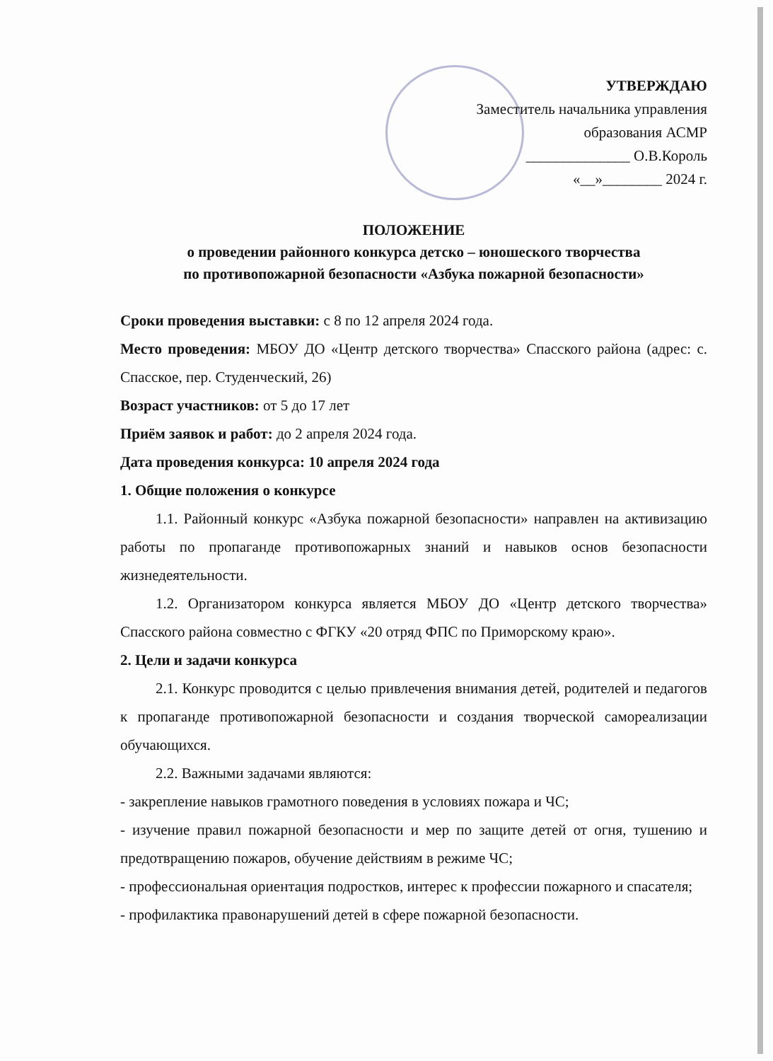УТВЕРЖДАЮ
Заместитель начальника управления
образования АСМР
______________ О.В.Король
«__»________ 2024 г.
ПОЛОЖЕНИЕ
о проведении районного конкурса детско – юношеского творчества
по противопожарной безопасности «Азбука пожарной безопасности»
Сроки проведения выставки: с 8 по 12 апреля 2024 года.
Место проведения: МБОУ ДО «Центр детского творчества» Спасского района (адрес: с. Спасское, пер. Студенческий, 26)
Возраст участников: от 5 до 17 лет
Приём заявок и работ: до 2 апреля 2024 года.
Дата проведения конкурса: 10 апреля 2024 года
1. Общие положения о конкурсе
1.1. Районный конкурс «Азбука пожарной безопасности» направлен на активизацию работы по пропаганде противопожарных знаний и навыков основ безопасности жизнедеятельности.
1.2. Организатором конкурса является МБОУ ДО «Центр детского творчества» Спасского района совместно с ФГКУ «20 отряд ФПС по Приморскому краю».
2. Цели и задачи конкурса
2.1. Конкурс проводится с целью привлечения внимания детей, родителей и педагогов к пропаганде противопожарной безопасности и создания творческой самореализации обучающихся.
2.2. Важными задачами являются:
- закрепление навыков грамотного поведения в условиях пожара и ЧС;
- изучение правил пожарной безопасности и мер по защите детей от огня, тушению и предотвращению пожаров, обучение действиям в режиме ЧС;
- профессиональная ориентация подростков, интерес к профессии пожарного и спасателя;
- профилактика правонарушений детей в сфере пожарной безопасности.